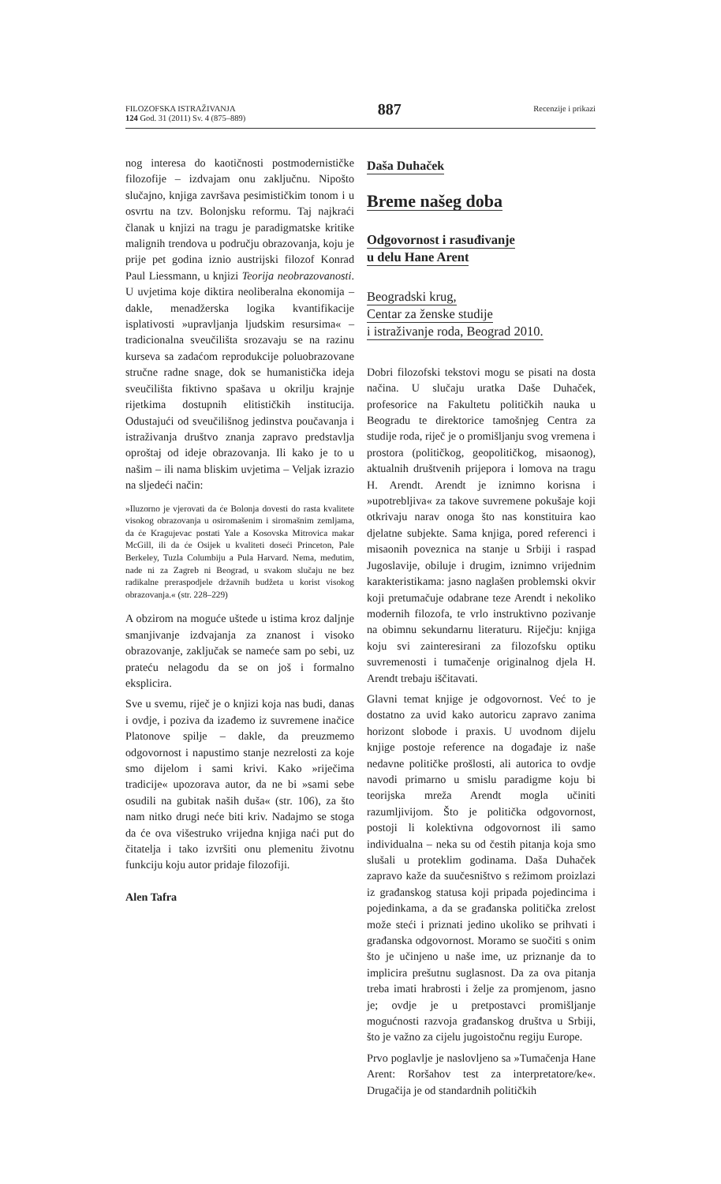FILOZOFSKA ISTRAŽIVANJA
124 God. 31 (2011) Sv. 4 (875–889)
887
Recenzije i prikazi
nog interesa do kaotičnosti postmodernističke filozofije – izdvajam onu zaključnu. Nipošto slučajno, knjiga završava pesimističkim tonom i u osvrtu na tzv. Bolonjsku reformu. Taj najkraći članak u knjizi na tragu je paradigmatske kritike malignih trendova u području obrazovanja, koju je prije pet godina iznio austrijski filozof Konrad Paul Liessmann, u knjizi Teorija neobrazovanosti. U uvjetima koje diktira neoliberalna ekonomija – dakle, menadžerska logika kvantifikacije isplativosti »upravljanja ljudskim resursima« – tradicionalna sveučilišta srozavaju se na razinu kurseva sa zadaćom reprodukcije poluobrazovane stručne radne snage, dok se humanistička ideja sveučilišta fiktivno spašava u okrilju krajnje rijetkima dostupnih elitističkih institucija. Odustajući od sveučilišnog jedinstva poučavanja i istraživanja društvo znanja zapravo predstavlja oproštaj od ideje obrazovanja. Ili kako je to u našim – ili nama bliskim uvjetima – Veljak izrazio na sljedeći način:
»Iluzorno je vjerovati da će Bolonja dovesti do rasta kvalitete visokog obrazovanja u osiromašenim i siromašnim zemljama, da će Kragujevac postati Yale a Kosovska Mitrovica makar McGill, ili da će Osijek u kvaliteti doseći Princeton, Pale Berkeley, Tuzla Columbiju a Pula Harvard. Nema, međutim, nade ni za Zagreb ni Beograd, u svakom slučaju ne bez radikalne preraspodjele državnih budžeta u korist visokog obrazovanja.« (str. 228–229)
A obzirom na moguće uštede u istima kroz daljnje smanjivanje izdvajanja za znanost i visoko obrazovanje, zaključak se nameće sam po sebi, uz prateću nelagodu da se on još i formalno eksplicira.
Sve u svemu, riječ je o knjizi koja nas budi, danas i ovdje, i poziva da izađemo iz suvremene inačice Platonove spilje – dakle, da preuzmemo odgovornost i napustimo stanje nezrelosti za koje smo dijelom i sami krivi. Kako »riječima tradicije« upozorava autor, da ne bi »sami sebe osudili na gubitak naših duša« (str. 106), za što nam nitko drugi neće biti kriv. Nadajmo se stoga da će ova višestruko vrijedna knjiga naći put do čitatelja i tako izvršiti onu plemenitu životnu funkciju koju autor pridaje filozofiji.
Alen Tafra
Daša Duhaček
Breme našeg doba
Odgovornost i rasuđivanje
u delu Hane Arent
Beogradski krug,
Centar za ženske studije
i istraživanje roda, Beograd 2010.
Dobri filozofski tekstovi mogu se pisati na dosta načina. U slučaju uratka Daše Duhaček, profesorice na Fakultetu političkih nauka u Beogradu te direktorice tamošnjeg Centra za studije roda, riječ je o promišljanju svog vremena i prostora (političkog, geopolitičkog, misaonog), aktualnih društvenih prijepora i lomova na tragu H. Arendt. Arendt je iznimno korisna i »upotrebljiva« za takove suvremene pokušaje koji otkrivaju narav onoga što nas konstituira kao djelatne subjekte. Sama knjiga, pored referenci i misaonih poveznica na stanje u Srbiji i raspad Jugoslavije, obiluje i drugim, iznimno vrijednim karakteristikama: jasno naglašen problemski okvir koji pretumačuje odabrane teze Arendt i nekoliko modernih filozofa, te vrlo instruktivno pozivanje na obimnu sekundarnu literaturu. Riječju: knjiga koju svi zainteresirani za filozofsku optiku suvremenosti i tumačenje originalnog djela H. Arendt trebaju iščitavati.
Glavni temat knjige je odgovornost. Već to je dostatno za uvid kako autoricu zapravo zanima horizont slobode i praxis. U uvodnom dijelu knjige postoje reference na događaje iz naše nedavne političke prošlosti, ali autorica to ovdje navodi primarno u smislu paradigme koju bi teorijska mreža Arendt mogla učiniti razumljivijom. Što je politička odgovornost, postoji li kolektivna odgovornost ili samo individualna – neka su od čestih pitanja koja smo slušali u proteklim godinama. Daša Duhaček zapravo kaže da suučesništvo s režimom proizlazi iz građanskog statusa koji pripada pojedincima i pojedinkama, a da se građanska politička zrelost može steći i priznati jedino ukoliko se prihvati i građanska odgovornost. Moramo se suočiti s onim što je učinjeno u naše ime, uz priznanje da to implicira prešutnu suglasnost. Da za ova pitanja treba imati hrabrosti i želje za promjenom, jasno je; ovdje je u pretpostavci promišljanje mogućnosti razvoja građanskog društva u Srbiji, što je važno za cijelu jugoistočnu regiju Europe.
Prvo poglavlje je naslovljeno sa »Tumačenja Hane Arent: Roršahov test za interpretatore/ke«. Drugačija je od standardnih političkih